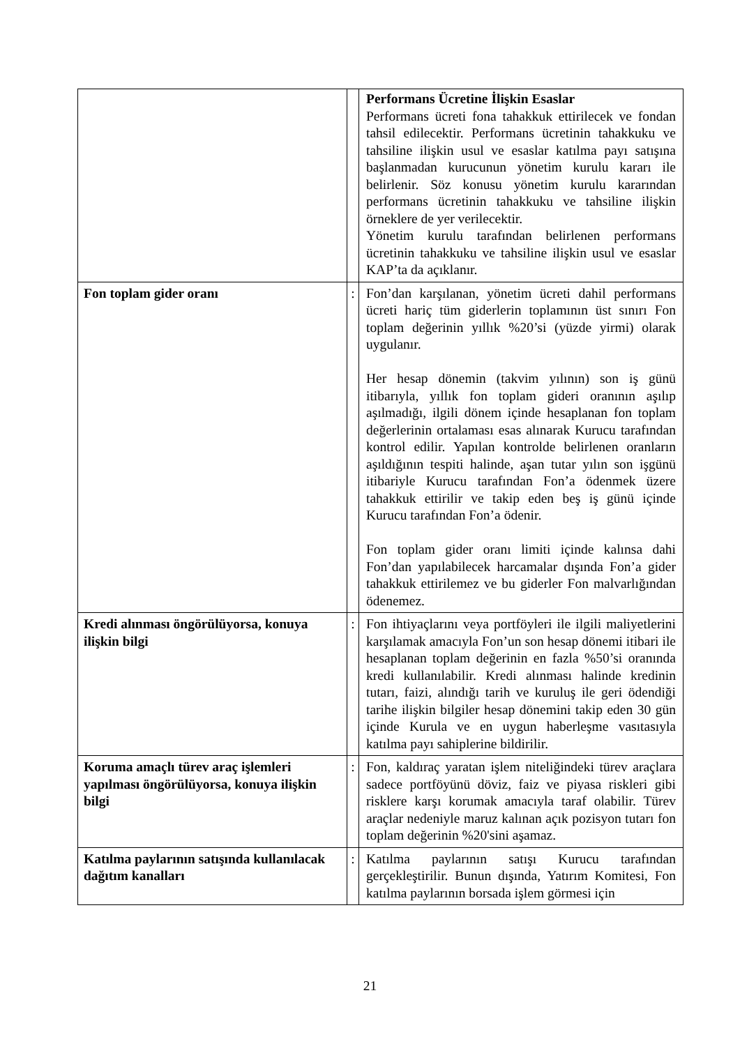| | | Performans Ücretine İlişkin Esaslar Performans ücreti fona tahakkuk ettirilecek ve fondan tahsil edilecektir. Performans ücretinin tahakkuku ve tahsiline ilişkin usul ve esaslar katılma payı satışına başlanmadan kurucunun yönetim kurulu kararı ile belirlenir. Söz konusu yönetim kurulu kararından performans ücretinin tahakkuku ve tahsiline ilişkin örneklere de yer verilecektir. Yönetim kurulu tarafından belirlenen performans ücretinin tahakkuku ve tahsiline ilişkin usul ve esaslar KAP’ta da açıklanır. |
| Fon toplam gider oranı | : | Fon’dan karşılanan, yönetim ücreti dahil performans ücreti hariç tüm giderlerin toplamının üst sınırı Fon toplam değerinin yıllık %20’si (yüzde yirmi) olarak uygulanır. Her hesap dönemin (takvim yılının) son iş günü itibarıyla, yıllık fon toplam gideri oranının aşılıp aşılmadığı, ilgili dönem içinde hesaplanan fon toplam değerlerinin ortalaması esas alınarak Kurucu tarafından kontrol edilir. Yapılan kontrolde belirlenen oranların aşıldığının tespiti halinde, aşan tutar yılın son işgünü itibariyle Kurucu tarafından Fon’a ödenmek üzere tahakkuk ettirilir ve takip eden beş iş günü içinde Kurucu tarafından Fon’a ödenir. Fon toplam gider oranı limiti içinde kalınsa dahi Fon’dan yapılabilecek harcamalar dışında Fon’a gider tahakkuk ettirilemez ve bu giderler Fon malvarlığından ödenemez. |
| Kredi alınması öngörülüyorsa, konuya ilişkin bilgi | : | Fon ihtiyaçlarını veya portföyleri ile ilgili maliyetlerini karşılamak amacıyla Fon’un son hesap dönemi itibari ile hesaplanan toplam değerinin en fazla %50’si oranında kredi kullanılabilir. Kredi alınması halinde kredinin tutarı, faizi, alındığı tarih ve kuruluş ile geri ödendiği tarihe ilişkin bilgiler hesap dönemini takip eden 30 gün içinde Kurula ve en uygun haberleşme vasıtasıyla katılma payı sahiplerine bildirilir. |
| Koruma amaçlı türev araç işlemleri yapılması öngörülüyorsa, konuya ilişkin bilgi | : | Fon, kaldıraç yaratan işlem niteliğindeki türev araçlara sadece portföyünü döviz, faiz ve piyasa riskleri gibi risklere karşı korumak amacıyla taraf olabilir. Türev araçlar nedeniyle maruz kalınan açık pozisyon tutarı fon toplam değerinin %20'sini aşamaz. |
| Katılma paylarının satışında kullanılacak dağıtım kanalları | : | Katılma paylarının satışı Kurucu tarafından gerçekleştirilir. Bunun dışında, Yatırım Komitesi, Fon katılma paylarının borsada işlem görmesi için |
21